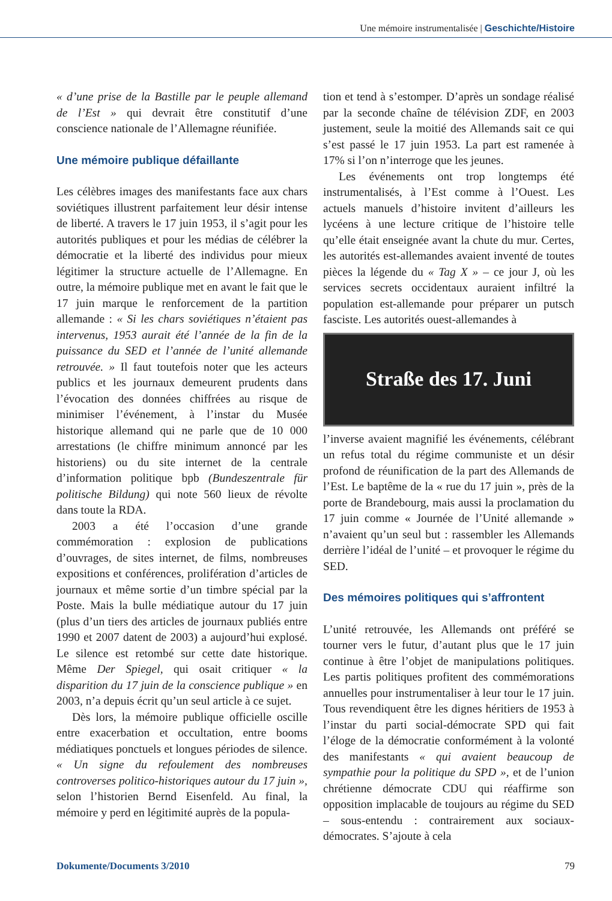Une mémoire instrumentalisée | Geschichte/Histoire
« d’une prise de la Bastille par le peuple allemand de l’Est » qui devrait être constitutif d’une conscience nationale de l’Allemagne réunifiée.
Une mémoire publique défaillante
Les célèbres images des manifestants face aux chars soviétiques illustrent parfaitement leur désir intense de liberté. A travers le 17 juin 1953, il s’agit pour les autorités publiques et pour les médias de célébrer la démocratie et la liberté des individus pour mieux légitimer la structure actuelle de l’Allemagne. En outre, la mémoire publique met en avant le fait que le 17 juin marque le renforcement de la partition allemande : « Si les chars soviétiques n’étaient pas intervenus, 1953 aurait été l’année de la fin de la puissance du SED et l’année de l’unité allemande retrouvée. » Il faut toutefois noter que les acteurs publics et les journaux demeurent prudents dans l’évocation des données chiffrées au risque de minimiser l’événement, à l’instar du Musée historique allemand qui ne parle que de 10 000 arrestations (le chiffre minimum annoncé par les historiens) ou du site internet de la centrale d’information politique bpb (Bundeszentrale für politische Bildung) qui note 560 lieux de révolte dans toute la RDA.
2003 a été l’occasion d’une grande commémoration : explosion de publications d’ouvrages, de sites internet, de films, nombreuses expositions et conférences, prolifération d’articles de journaux et même sortie d’un timbre spécial par la Poste. Mais la bulle médiatique autour du 17 juin (plus d’un tiers des articles de journaux publiés entre 1990 et 2007 datent de 2003) a aujourd’hui explosé. Le silence est retombé sur cette date historique. Même Der Spiegel, qui osait critiquer « la disparition du 17 juin de la conscience publique » en 2003, n’a depuis écrit qu’un seul article à ce sujet.
Dès lors, la mémoire publique officielle oscille entre exacerbation et occultation, entre booms médiatiques ponctuels et longues périodes de silence. « Un signe du refoulement des nombreuses controverses politico-historiques autour du 17 juin », selon l’historien Bernd Eisenfeld. Au final, la mémoire y perd en légitimité auprès de la popula-
tion et tend à s’estomper. D’après un sondage réalisé par la seconde chaîne de télévision ZDF, en 2003 justement, seule la moitié des Allemands sait ce qui s’est passé le 17 juin 1953. La part est ramenée à 17% si l’on n’interroge que les jeunes.
Les événements ont trop longtemps été instrumentalisés, à l’Est comme à l’Ouest. Les actuels manuels d’histoire invitent d’ailleurs les lycéens à une lecture critique de l’histoire telle qu’elle était enseignée avant la chute du mur. Certes, les autorités est-allemandes avaient inventé de toutes pièces la légende du « Tag X » – ce jour J, où les services secrets occidentaux auraient infiltré la population est-allemande pour préparer un putsch fasciste. Les autorités ouest-allemandes à
Straße des 17. Juni
l’inverse avaient magnifié les événements, célébrant un refus total du régime communiste et un désir profond de réunification de la part des Allemands de l’Est. Le baptême de la « rue du 17 juin », près de la porte de Brandebourg, mais aussi la proclamation du 17 juin comme « Journée de l’Unité allemande » n’avaient qu’un seul but : rassembler les Allemands derrière l’idéal de l’unité – et provoquer le régime du SED.
Des mémoires politiques qui s’affrontent
L’unité retrouvée, les Allemands ont préféré se tourner vers le futur, d’autant plus que le 17 juin continue à être l’objet de manipulations politiques. Les partis politiques profitent des commémorations annuelles pour instrumentaliser à leur tour le 17 juin. Tous revendiquent être les dignes héritiers de 1953 à l’instar du parti social-démocrate SPD qui fait l’éloge de la démocratie conformément à la volonté des manifestants « qui avaient beaucoup de sympathie pour la politique du SPD », et de l’union chrétienne démocrate CDU qui réaffirme son opposition implacable de toujours au régime du SED – sous-entendu : contrairement aux sociaux-démocrates. S’ajoute à cela
Dokumente/Documents 3/2010 79